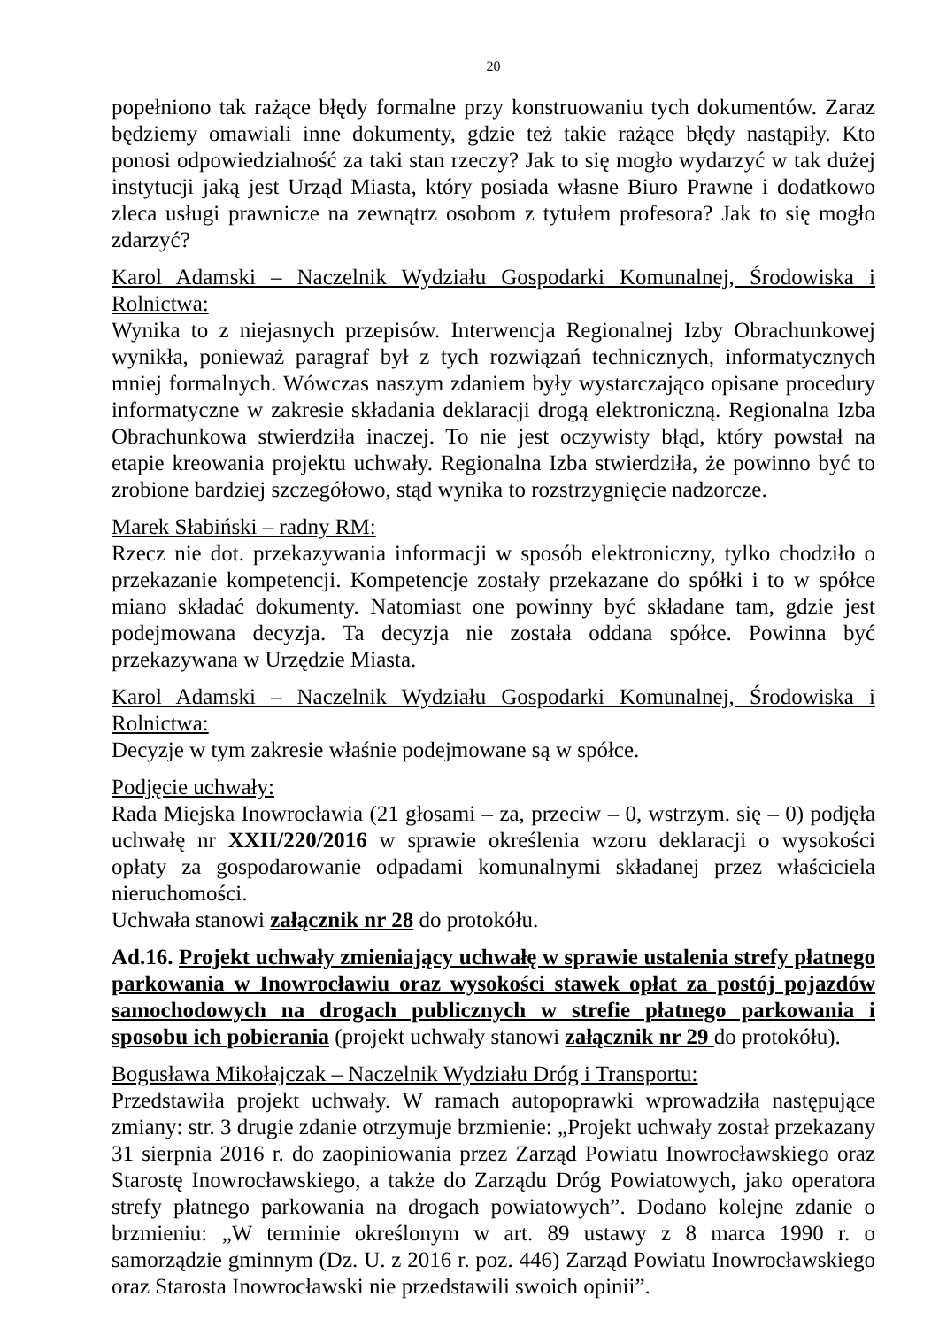20
popełniono tak rażące błędy formalne przy konstruowaniu tych dokumentów. Zaraz będziemy omawiali inne dokumenty, gdzie też takie rażące błędy nastąpiły. Kto ponosi odpowiedzialność za taki stan rzeczy? Jak to się mogło wydarzyć w tak dużej instytucji jaką jest Urząd Miasta, który posiada własne Biuro Prawne i dodatkowo zleca usługi prawnicze na zewnątrz osobom z tytułem profesora? Jak to się mogło zdarzyć?
Karol Adamski – Naczelnik Wydziału Gospodarki Komunalnej, Środowiska i Rolnictwa:
Wynika to z niejasnych przepisów. Interwencja Regionalnej Izby Obrachunkowej wynikła, ponieważ paragraf był z tych rozwiązań technicznych, informatycznych mniej formalnych. Wówczas naszym zdaniem były wystarczająco opisane procedury informatyczne w zakresie składania deklaracji drogą elektroniczną. Regionalna Izba Obrachunkowa stwierdziła inaczej. To nie jest oczywisty błąd, który powstał na etapie kreowania projektu uchwały. Regionalna Izba stwierdziła, że powinno być to zrobione bardziej szczegółowo, stąd wynika to rozstrzygnięcie nadzorcze.
Marek Słabiński – radny RM:
Rzecz nie dot. przekazywania informacji w sposób elektroniczny, tylko chodziło o przekazanie kompetencji. Kompetencje zostały przekazane do spółki i to w spółce miano składać dokumenty. Natomiast one powinny być składane tam, gdzie jest podejmowana decyzja. Ta decyzja nie została oddana spółce. Powinna być przekazywana w Urzędzie Miasta.
Karol Adamski – Naczelnik Wydziału Gospodarki Komunalnej, Środowiska i Rolnictwa:
Decyzje w tym zakresie właśnie podejmowane są w spółce.
Podjęcie uchwały:
Rada Miejska Inowrocławia (21 głosami – za, przeciw – 0, wstrzym. się – 0) podjęła uchwałę nr XXII/220/2016 w sprawie określenia wzoru deklaracji o wysokości opłaty za gospodarowanie odpadami komunalnymi składanej przez właściciela nieruchomości.
Uchwała stanowi załącznik nr 28 do protokółu.
Ad.16. Projekt uchwały zmieniający uchwałę w sprawie ustalenia strefy płatnego parkowania w Inowrocławiu oraz wysokości stawek opłat za postój pojazdów samochodowych na drogach publicznych w strefie płatnego parkowania i sposobu ich pobierania (projekt uchwały stanowi załącznik nr 29 do protokółu).
Bogusława Mikołajczak – Naczelnik Wydziału Dróg i Transportu:
Przedstawiła projekt uchwały. W ramach autopoprawki wprowadziła następujące zmiany: str. 3 drugie zdanie otrzymuje brzmienie: „Projekt uchwały został przekazany 31 sierpnia 2016 r. do zaopiniowania przez Zarząd Powiatu Inowrocławskiego oraz Starostę Inowrocławskiego, a także do Zarządu Dróg Powiatowych, jako operatora strefy płatnego parkowania na drogach powiatowych”. Dodano kolejne zdanie o brzmieniu: „W terminie określonym w art. 89 ustawy z 8 marca 1990 r. o samorządzie gminnym (Dz. U. z 2016 r. poz. 446) Zarząd Powiatu Inowrocławskiego oraz Starosta Inowrocławski nie przedstawili swoich opinii”.